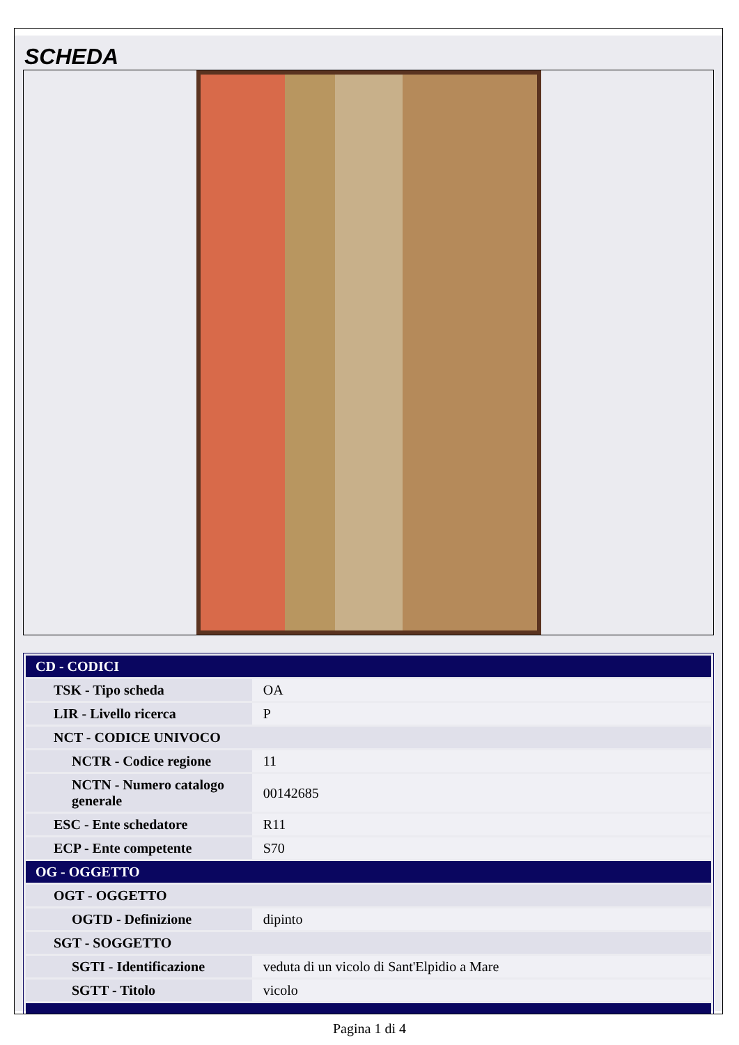SCHEDA
| CD - CODICI | |
| TSK - Tipo scheda | OA |
| LIR - Livello ricerca | P |
| NCT - CODICE UNIVOCO | |
| NCTR - Codice regione | 11 |
| NCTN - Numero catalogo generale | 00142685 |
| ESC - Ente schedatore | R11 |
| ECP - Ente competente | S70 |
| OG - OGGETTO | |
| OGT - OGGETTO | |
| OGTD - Definizione | dipinto |
| SGT - SOGGETTO | |
| SGTI - Identificazione | veduta di un vicolo di Sant'Elpidio a Mare |
| SGTT - Titolo | vicolo |
Pagina 1 di 4